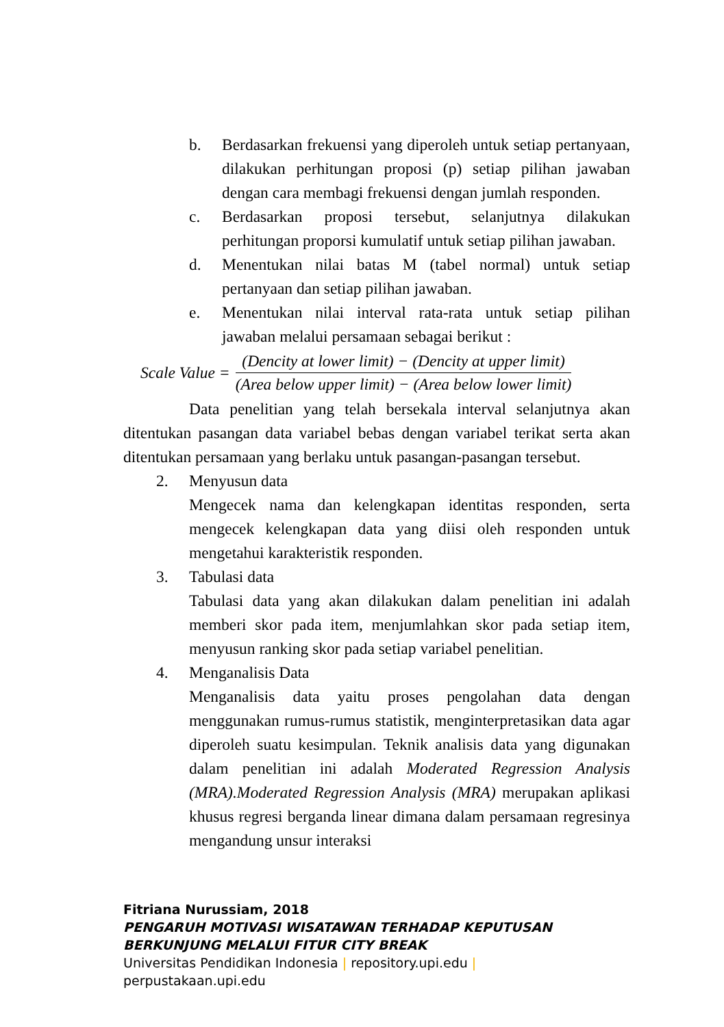b. Berdasarkan frekuensi yang diperoleh untuk setiap pertanyaan, dilakukan perhitungan proposi (p) setiap pilihan jawaban dengan cara membagi frekuensi dengan jumlah responden.
c. Berdasarkan proposi tersebut, selanjutnya dilakukan perhitungan proporsi kumulatif untuk setiap pilihan jawaban.
d. Menentukan nilai batas M (tabel normal) untuk setiap pertanyaan dan setiap pilihan jawaban.
e. Menentukan nilai interval rata-rata untuk setiap pilihan jawaban melalui persamaan sebagai berikut :
Scale Value =
(Dencity at lower limit) − (Dencity at upper limit)
(Area below upper limit) − (Area below lower limit)
Data penelitian yang telah bersekala interval selanjutnya akan ditentukan pasangan data variabel bebas dengan variabel terikat serta akan ditentukan persamaan yang berlaku untuk pasangan-pasangan tersebut.
2. Menyusun data
Mengecek nama dan kelengkapan identitas responden, serta mengecek kelengkapan data yang diisi oleh responden untuk mengetahui karakteristik responden.
3. Tabulasi data
Tabulasi data yang akan dilakukan dalam penelitian ini adalah memberi skor pada item, menjumlahkan skor pada setiap item, menyusun ranking skor pada setiap variabel penelitian.
4. Menganalisis Data
Menganalisis data yaitu proses pengolahan data dengan menggunakan rumus-rumus statistik, menginterpretasikan data agar diperoleh suatu kesimpulan. Teknik analisis data yang digunakan dalam penelitian ini adalah Moderated Regression Analysis (MRA).Moderated Regression Analysis (MRA) merupakan aplikasi khusus regresi berganda linear dimana dalam persamaan regresinya mengandung unsur interaksi
Fitriana Nurussiam, 2018
PENGARUH MOTIVASI WISATAWAN TERHADAP KEPUTUSAN
BERKUNJUNG MELALUI FITUR CITY BREAK
Universitas Pendidikan Indonesia | repository.upi.edu |
perpustakaan.upi.edu